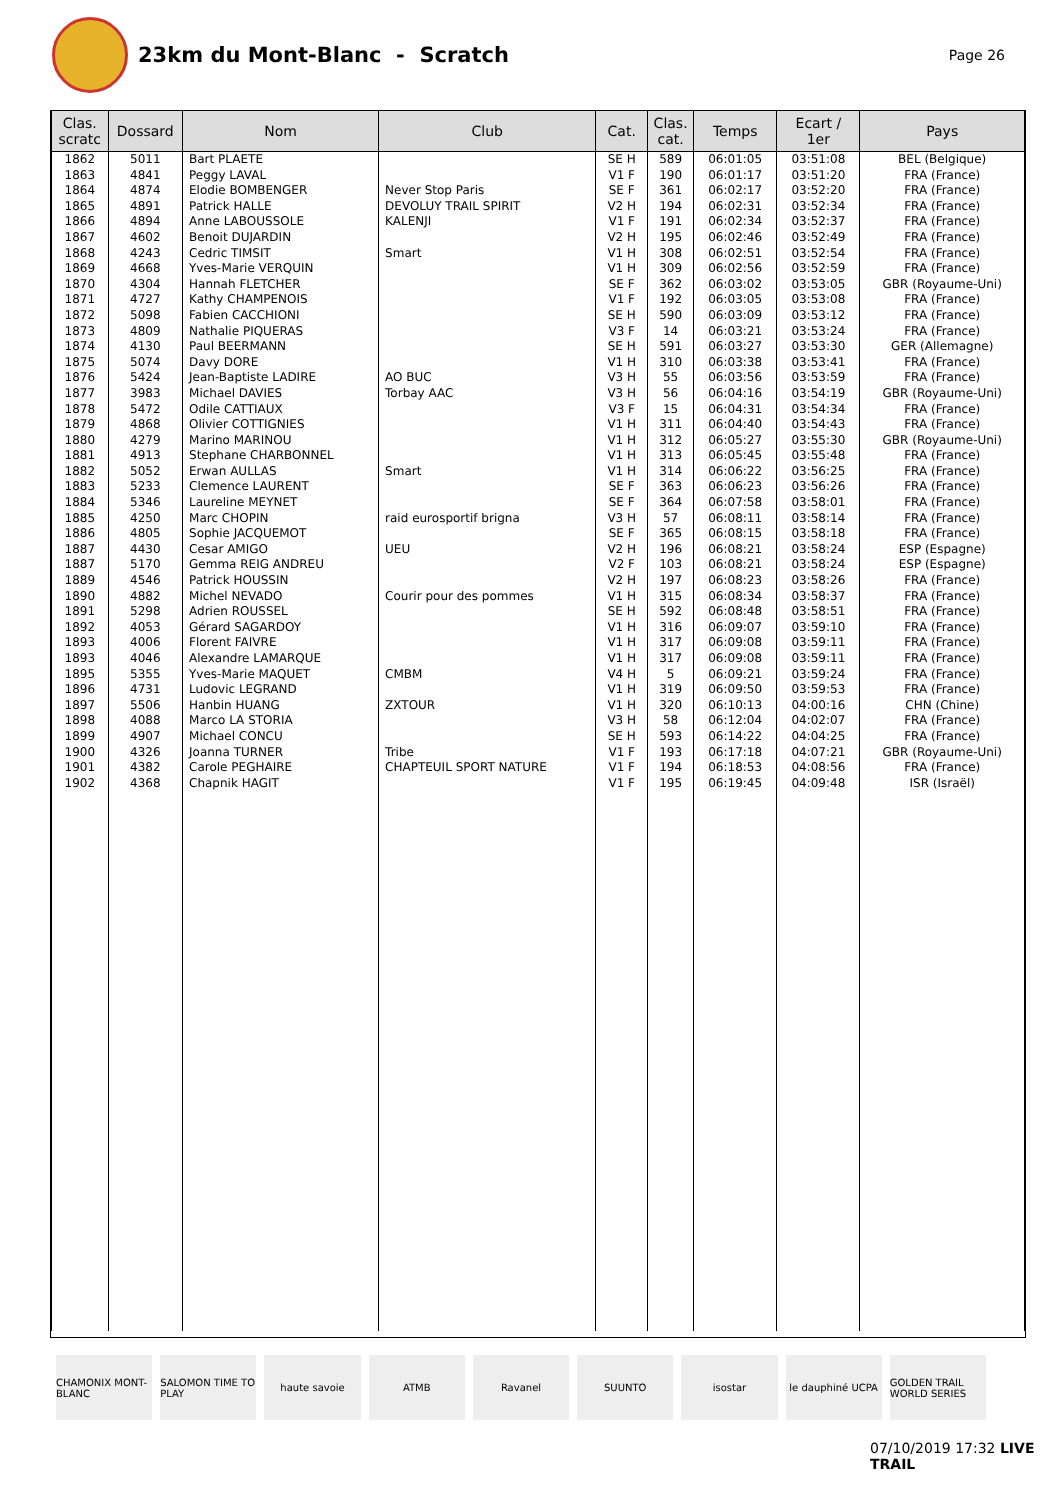23km du Mont-Blanc - Scratch
Page 26
| Clas. scratc | Dossard | Nom | Club | Cat. | Clas. cat. | Temps | Ecart / 1er | Pays |
| --- | --- | --- | --- | --- | --- | --- | --- | --- |
| 1862 | 5011 | Bart PLAETE | | SE H | 589 | 06:01:05 | 03:51:08 | BEL (Belgique) |
| 1863 | 4841 | Peggy LAVAL | | V1 F | 190 | 06:01:17 | 03:51:20 | FRA (France) |
| 1864 | 4874 | Elodie BOMBENGER | Never Stop Paris | SE F | 361 | 06:02:17 | 03:52:20 | FRA (France) |
| 1865 | 4891 | Patrick HALLE | DEVOLUY TRAIL SPIRIT | V2 H | 194 | 06:02:31 | 03:52:34 | FRA (France) |
| 1866 | 4894 | Anne LABOUSSOLE | KALENJI | V1 F | 191 | 06:02:34 | 03:52:37 | FRA (France) |
| 1867 | 4602 | Benoit DUJARDIN | | V2 H | 195 | 06:02:46 | 03:52:49 | FRA (France) |
| 1868 | 4243 | Cedric TIMSIT | Smart | V1 H | 308 | 06:02:51 | 03:52:54 | FRA (France) |
| 1869 | 4668 | Yves-Marie VERQUIN | | V1 H | 309 | 06:02:56 | 03:52:59 | FRA (France) |
| 1870 | 4304 | Hannah FLETCHER | | SE F | 362 | 06:03:02 | 03:53:05 | GBR (Royaume-Uni) |
| 1871 | 4727 | Kathy CHAMPENOIS | | V1 F | 192 | 06:03:05 | 03:53:08 | FRA (France) |
| 1872 | 5098 | Fabien CACCHIONI | | SE H | 590 | 06:03:09 | 03:53:12 | FRA (France) |
| 1873 | 4809 | Nathalie PIQUERAS | | V3 F | 14 | 06:03:21 | 03:53:24 | FRA (France) |
| 1874 | 4130 | Paul BEERMANN | | SE H | 591 | 06:03:27 | 03:53:30 | GER (Allemagne) |
| 1875 | 5074 | Davy DORE | | V1 H | 310 | 06:03:38 | 03:53:41 | FRA (France) |
| 1876 | 5424 | Jean-Baptiste LADIRE | AO BUC | V3 H | 55 | 06:03:56 | 03:53:59 | FRA (France) |
| 1877 | 3983 | Michael DAVIES | Torbay AAC | V3 H | 56 | 06:04:16 | 03:54:19 | GBR (Royaume-Uni) |
| 1878 | 5472 | Odile CATTIAUX | | V3 F | 15 | 06:04:31 | 03:54:34 | FRA (France) |
| 1879 | 4868 | Olivier COTTIGNIES | | V1 H | 311 | 06:04:40 | 03:54:43 | FRA (France) |
| 1880 | 4279 | Marino MARINOU | | V1 H | 312 | 06:05:27 | 03:55:30 | GBR (Royaume-Uni) |
| 1881 | 4913 | Stephane CHARBONNEL | | V1 H | 313 | 06:05:45 | 03:55:48 | FRA (France) |
| 1882 | 5052 | Erwan AULLAS | Smart | V1 H | 314 | 06:06:22 | 03:56:25 | FRA (France) |
| 1883 | 5233 | Clemence LAURENT | | SE F | 363 | 06:06:23 | 03:56:26 | FRA (France) |
| 1884 | 5346 | Laureline MEYNET | | SE F | 364 | 06:07:58 | 03:58:01 | FRA (France) |
| 1885 | 4250 | Marc CHOPIN | raid eurosportif brigna | V3 H | 57 | 06:08:11 | 03:58:14 | FRA (France) |
| 1886 | 4805 | Sophie JACQUEMOT | | SE F | 365 | 06:08:15 | 03:58:18 | FRA (France) |
| 1887 | 4430 | Cesar AMIGO | UEU | V2 H | 196 | 06:08:21 | 03:58:24 | ESP (Espagne) |
| 1887 | 5170 | Gemma REIG ANDREU | | V2 F | 103 | 06:08:21 | 03:58:24 | ESP (Espagne) |
| 1889 | 4546 | Patrick HOUSSIN | | V2 H | 197 | 06:08:23 | 03:58:26 | FRA (France) |
| 1890 | 4882 | Michel NEVADO | Courir pour des pommes | V1 H | 315 | 06:08:34 | 03:58:37 | FRA (France) |
| 1891 | 5298 | Adrien ROUSSEL | | SE H | 592 | 06:08:48 | 03:58:51 | FRA (France) |
| 1892 | 4053 | Gérard SAGARDOY | | V1 H | 316 | 06:09:07 | 03:59:10 | FRA (France) |
| 1893 | 4006 | Florent FAIVRE | | V1 H | 317 | 06:09:08 | 03:59:11 | FRA (France) |
| 1893 | 4046 | Alexandre LAMARQUE | | V1 H | 317 | 06:09:08 | 03:59:11 | FRA (France) |
| 1895 | 5355 | Yves-Marie MAQUET | CMBM | V4 H | 5 | 06:09:21 | 03:59:24 | FRA (France) |
| 1896 | 4731 | Ludovic LEGRAND | | V1 H | 319 | 06:09:50 | 03:59:53 | FRA (France) |
| 1897 | 5506 | Hanbin HUANG | ZXTOUR | V1 H | 320 | 06:10:13 | 04:00:16 | CHN (Chine) |
| 1898 | 4088 | Marco LA STORIA | | V3 H | 58 | 06:12:04 | 04:02:07 | FRA (France) |
| 1899 | 4907 | Michael CONCU | | SE H | 593 | 06:14:22 | 04:04:25 | FRA (France) |
| 1900 | 4326 | Joanna TURNER | Tribe | V1 F | 193 | 06:17:18 | 04:07:21 | GBR (Royaume-Uni) |
| 1901 | 4382 | Carole PEGHAIRE | CHAPTEUIL SPORT NATURE | V1 F | 194 | 06:18:53 | 04:08:56 | FRA (France) |
| 1902 | 4368 | Chapnik HAGIT | | V1 F | 195 | 06:19:45 | 04:09:48 | ISR (Israël) |
CHAMONIX MONT-BLANC SALOMON TIME TO PLAY haute savoie ATMB Ravanel SUUNTO isostar le dauphiné UCPA GOLDEN TRAIL WORLD SERIES
07/10/2019 17:32 LIVE TRAIL